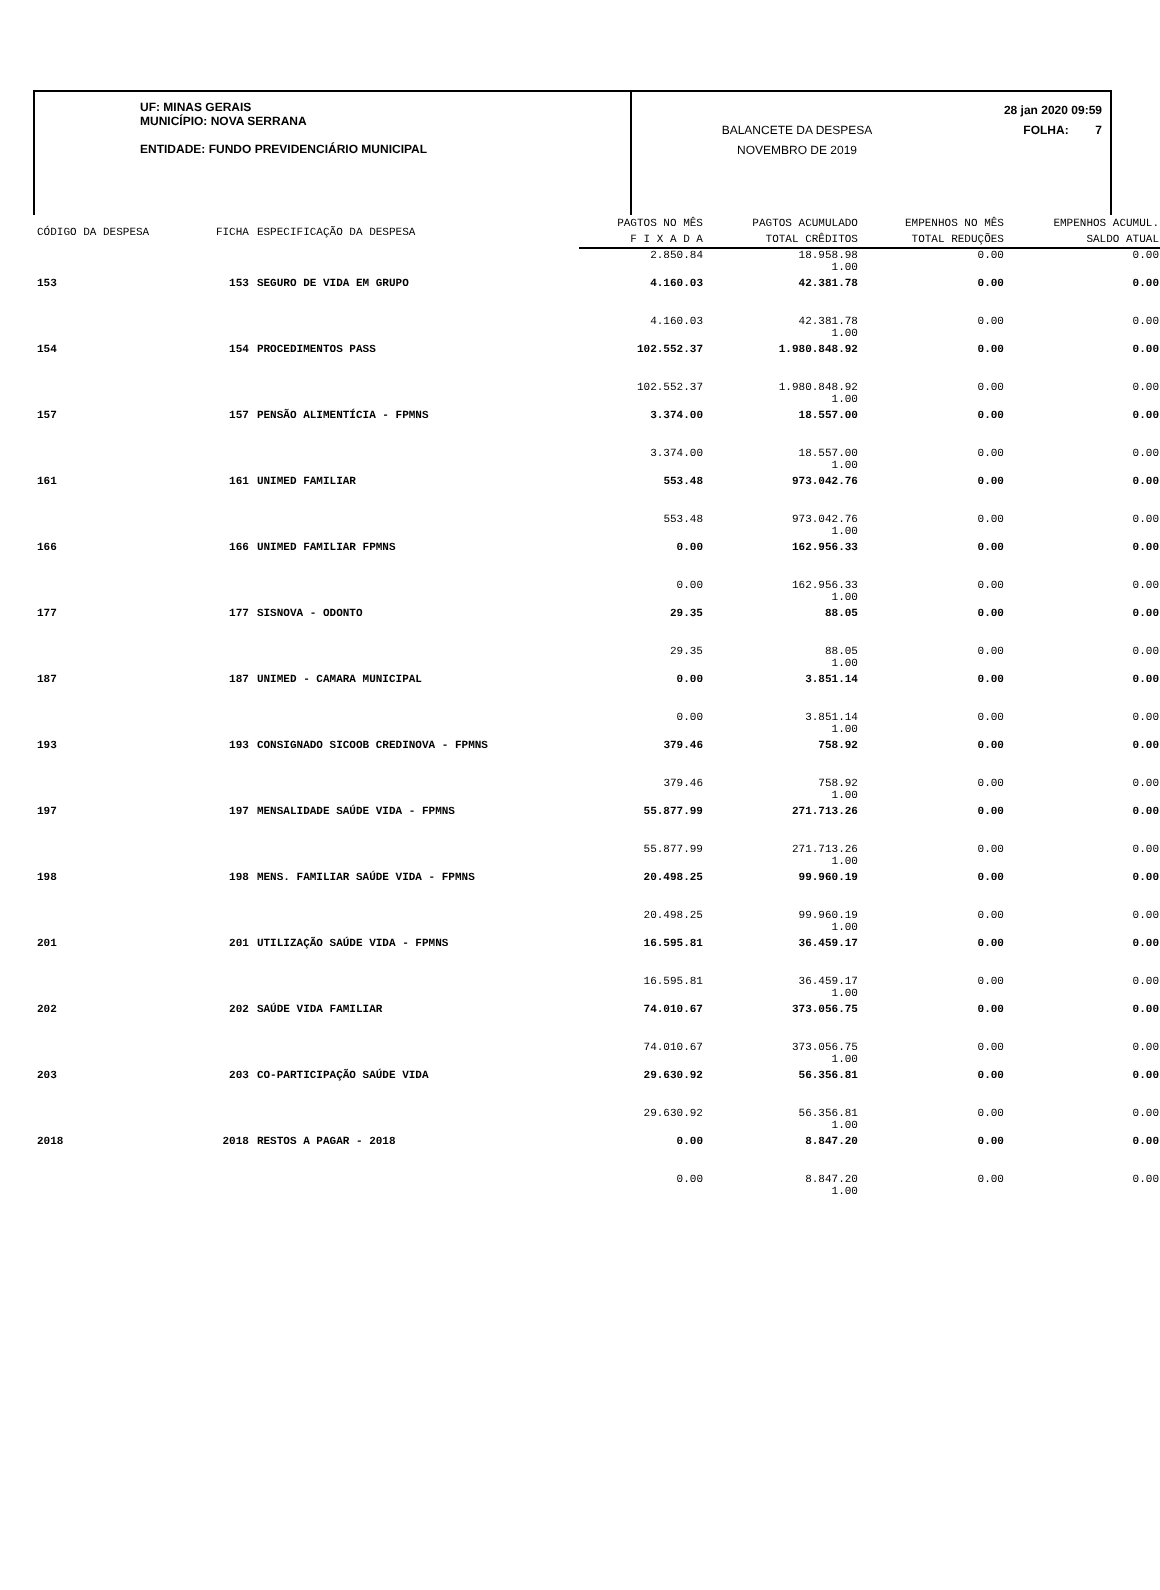UF: MINAS GERAIS
MUNICÍPIO: NOVA SERRANA
ENTIDADE: FUNDO PREVIDENCIÁRIO MUNICIPAL
BALANCETE DA DESPESA
NOVEMBRO DE 2019
28 jan 2020 09:59
FOLHA: 7
| CÓDIGO DA DESPESA | FICHA | ESPECIFICAÇÃO DA DESPESA | PAGTOS NO MÊS | PAGTOS ACUMULADO | EMPENHOS NO MÊS | EMPENHOS ACUMUL. |
| --- | --- | --- | --- | --- | --- | --- |
| | | | F I X A D A | TOTAL CRÊDITOS | TOTAL REDUÇÕES | SALDO ATUAL |
| | | | 2.850.84 | 18.958.98 1.00 | 0.00 | 0.00 |
| 153 | 153 | SEGURO DE VIDA EM GRUPO | 4.160.03 | 42.381.78 | 0.00 | 0.00 |
| | | | 4.160.03 | 42.381.78 1.00 | 0.00 | 0.00 |
| 154 | 154 | PROCEDIMENTOS PASS | 102.552.37 | 1.980.848.92 | 0.00 | 0.00 |
| | | | 102.552.37 | 1.980.848.92 1.00 | 0.00 | 0.00 |
| 157 | 157 | PENSÃO ALIMENTÍCIA - FPMNS | 3.374.00 | 18.557.00 | 0.00 | 0.00 |
| | | | 3.374.00 | 18.557.00 1.00 | 0.00 | 0.00 |
| 161 | 161 | UNIMED FAMILIAR | 553.48 | 973.042.76 | 0.00 | 0.00 |
| | | | 553.48 | 973.042.76 1.00 | 0.00 | 0.00 |
| 166 | 166 | UNIMED FAMILIAR FPMNS | 0.00 | 162.956.33 | 0.00 | 0.00 |
| | | | 0.00 | 162.956.33 1.00 | 0.00 | 0.00 |
| 177 | 177 | SISNOVA - ODONTO | 29.35 | 88.05 | 0.00 | 0.00 |
| | | | 29.35 | 88.05 1.00 | 0.00 | 0.00 |
| 187 | 187 | UNIMED - CAMARA MUNICIPAL | 0.00 | 3.851.14 | 0.00 | 0.00 |
| | | | 0.00 | 3.851.14 1.00 | 0.00 | 0.00 |
| 193 | 193 | CONSIGNADO SICOOB CREDINOVA - FPMNS | 379.46 | 758.92 | 0.00 | 0.00 |
| | | | 379.46 | 758.92 1.00 | 0.00 | 0.00 |
| 197 | 197 | MENSALIDADE SAÚDE VIDA - FPMNS | 55.877.99 | 271.713.26 | 0.00 | 0.00 |
| | | | 55.877.99 | 271.713.26 1.00 | 0.00 | 0.00 |
| 198 | 198 | MENS. FAMILIAR SAÚDE VIDA - FPMNS | 20.498.25 | 99.960.19 | 0.00 | 0.00 |
| | | | 20.498.25 | 99.960.19 1.00 | 0.00 | 0.00 |
| 201 | 201 | UTILIZAÇÃO SAÚDE VIDA - FPMNS | 16.595.81 | 36.459.17 | 0.00 | 0.00 |
| | | | 16.595.81 | 36.459.17 1.00 | 0.00 | 0.00 |
| 202 | 202 | SAÚDE VIDA FAMILIAR | 74.010.67 | 373.056.75 | 0.00 | 0.00 |
| | | | 74.010.67 | 373.056.75 1.00 | 0.00 | 0.00 |
| 203 | 203 | CO-PARTICIPAÇÃO SAÚDE VIDA | 29.630.92 | 56.356.81 | 0.00 | 0.00 |
| | | | 29.630.92 | 56.356.81 1.00 | 0.00 | 0.00 |
| 2018 | 2018 | RESTOS A PAGAR - 2018 | 0.00 | 8.847.20 | 0.00 | 0.00 |
| | | | 0.00 | 8.847.20 1.00 | 0.00 | 0.00 |